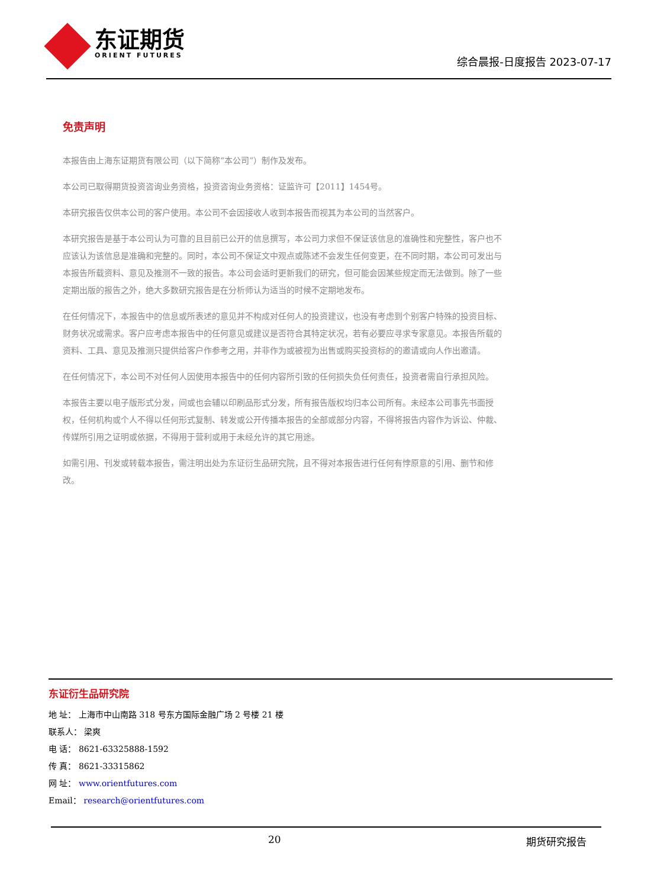东证期货
ORIENT FUTURES
综合晨报-日度报告 2023-07-17
免责声明
本报告由上海东证期货有限公司（以下简称“本公司”）制作及发布。
本公司已取得期货投资咨询业务资格，投资咨询业务资格：证监许可【2011】1454号。
本研究报告仅供本公司的客户使用。本公司不会因接收人收到本报告而视其为本公司的当然客户。
本研究报告是基于本公司认为可靠的且目前已公开的信息撰写，本公司力求但不保证该信息的准确性和完整性，客户也不应该认为该信息是准确和完整的。同时，本公司不保证文中观点或陈述不会发生任何变更，在不同时期，本公司可发出与本报告所载资料、意见及推测不一致的报告。本公司会适时更新我们的研究，但可能会因某些规定而无法做到。除了一些定期出版的报告之外，绝大多数研究报告是在分析师认为适当的时候不定期地发布。
在任何情况下，本报告中的信息或所表述的意见并不构成对任何人的投资建议，也没有考虑到个别客户特殊的投资目标、财务状况或需求。客户应考虑本报告中的任何意见或建议是否符合其特定状况，若有必要应寻求专家意见。本报告所载的资料、工具、意见及推测只提供给客户作参考之用，并非作为或被视为出售或购买投资标的的邀请或向人作出邀请。
在任何情况下，本公司不对任何人因使用本报告中的任何内容所引致的任何损失负任何责任，投资者需自行承担风险。
本报告主要以电子版形式分发，间或也会辅以印刷品形式分发，所有报告版权均归本公司所有。未经本公司事先书面授权，任何机构或个人不得以任何形式复制、转发或公开传播本报告的全部或部分内容，不得将报告内容作为诉讼、仲裁、传媒所引用之证明或依据，不得用于营利或用于未经允许的其它用途。
如需引用、刊发或转载本报告，需注明出处为东证衍生品研究院，且不得对本报告进行任何有悖原意的引用、删节和修改。
东证衍生品研究院
地 址： 上海市中山南路 318 号东方国际金融广场 2 号楼 21 楼
联系人： 梁爽
电 话： 8621-63325888-1592
传 真： 8621-33315862
网 址： www.orientfutures.com
Email： research@orientfutures.com
20 期货研究报告